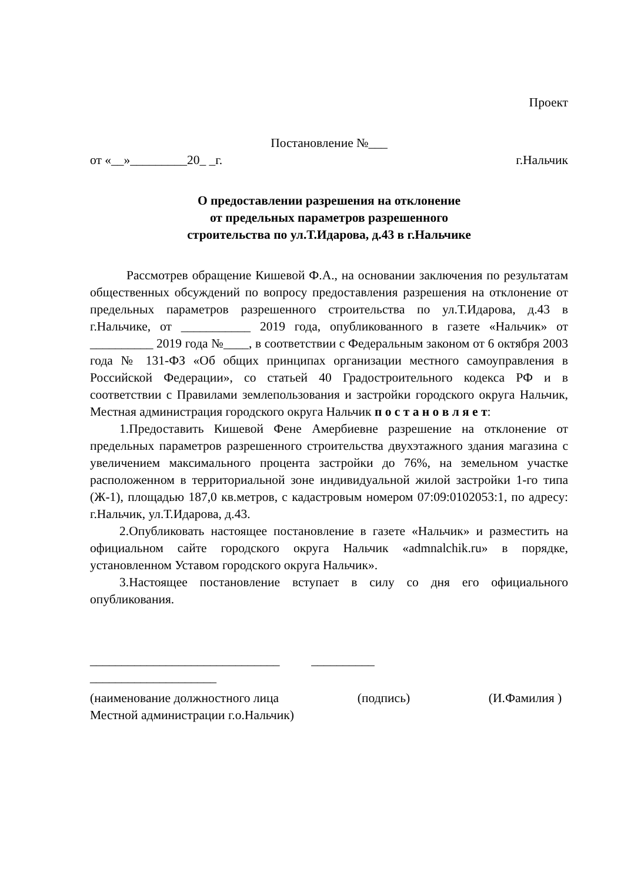Проект
Постановление №___
от «__»_________20_ _г. г.Нальчик
О предоставлении разрешения на отклонение
от предельных параметров разрешенного
строительства по ул.Т.Идарова, д.43 в г.Нальчике
Рассмотрев обращение Кишевой Ф.А., на основании заключения по результатам общественных обсуждений по вопросу предоставления разрешения на отклонение от предельных параметров разрешенного строительства по ул.Т.Идарова, д.43 в г.Нальчике, от ___________ 2019 года, опубликованного в газете «Нальчик» от __________ 2019 года №____, в соответствии с Федеральным законом от 6 октября 2003 года № 131-ФЗ «Об общих принципах организации местного самоуправления в Российской Федерации», со статьей 40 Градостроительного кодекса РФ и в соответствии с Правилами землепользования и застройки городского округа Нальчик, Местная администрация городского округа Нальчик п о с т а н о в л я е т:
1.Предоставить Кишевой Фене Амербиевне разрешение на отклонение от предельных параметров разрешенного строительства двухэтажного здания магазина с увеличением максимального процента застройки до 76%, на земельном участке расположенном в территориальной зоне индивидуальной жилой застройки 1-го типа (Ж-1), площадью 187,0 кв.метров, с кадастровым номером 07:09:0102053:1, по адресу: г.Нальчик, ул.Т.Идарова, д.43.
2.Опубликовать настоящее постановление в газете «Нальчик» и разместить на официальном сайте городского округа Нальчик «admnalchik.ru» в порядке, установленном Уставом городского округа Нальчик».
3.Настоящее постановление вступает в силу со дня его официального опубликования.
______________________________ __________
____________________
(наименование должностного лица (подпись) (И.Фамилия )
Местной администрации г.о.Нальчик)